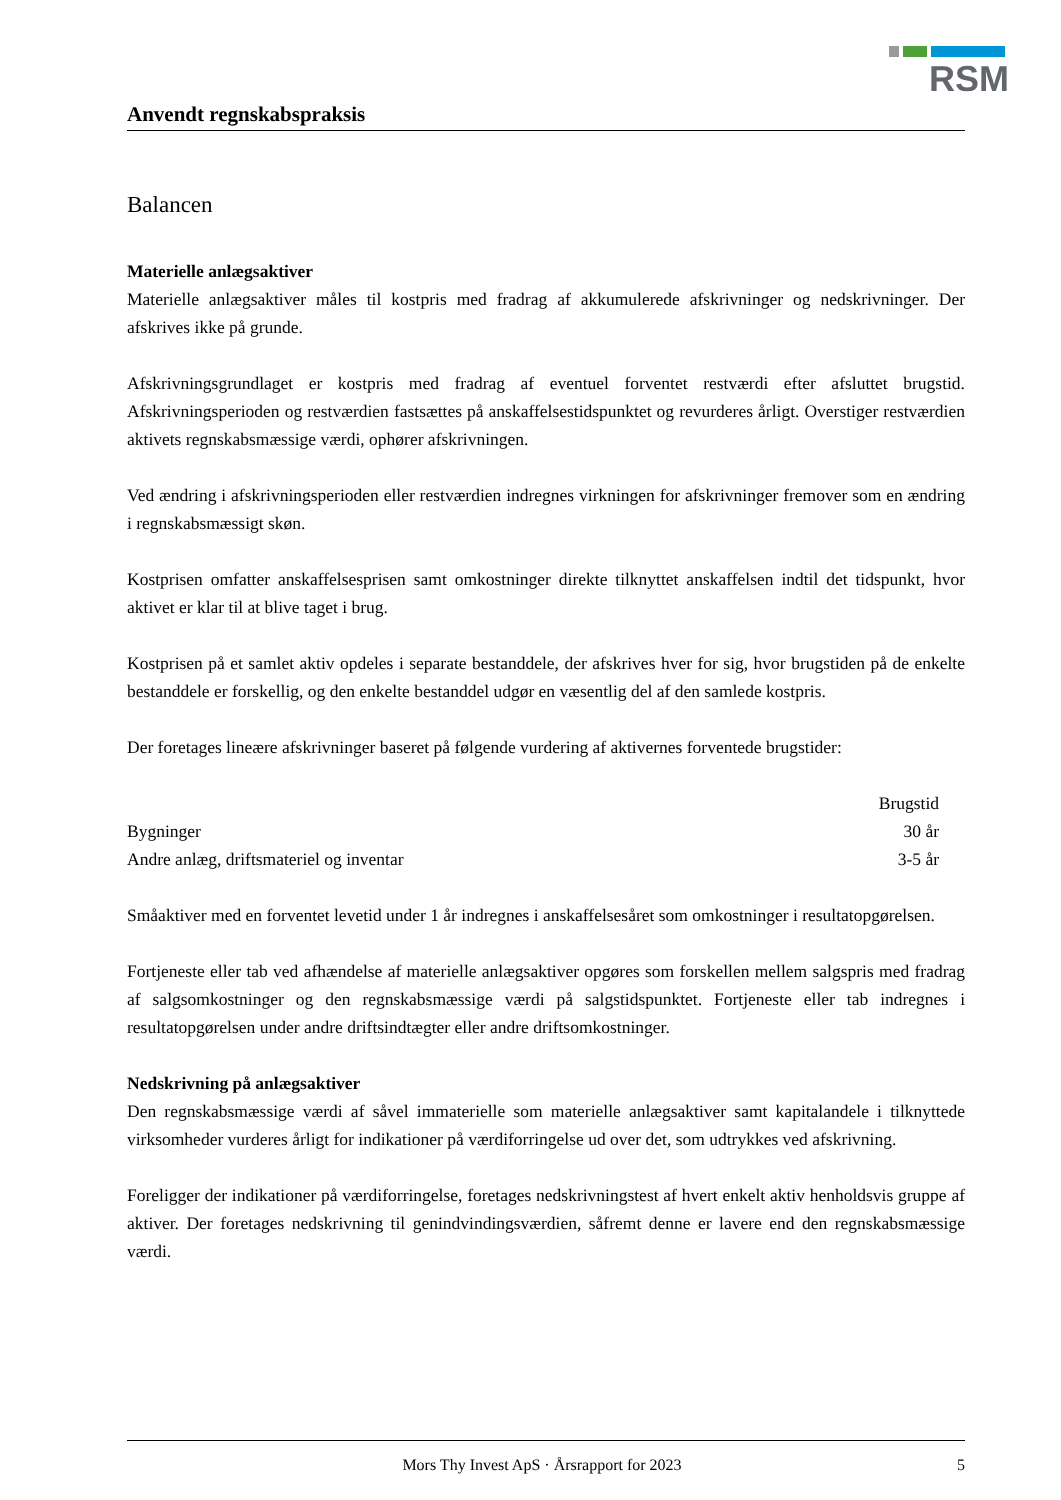RSM
Anvendt regnskabspraksis
Balancen
Materielle anlægsaktiver
Materielle anlægsaktiver måles til kostpris med fradrag af akkumulerede afskrivninger og nedskrivninger. Der afskrives ikke på grunde.
Afskrivningsgrundlaget er kostpris med fradrag af eventuel forventet restværdi efter afsluttet brugstid. Afskrivningsperioden og restværdien fastsættes på anskaffelsestidspunktet og revurderes årligt. Overstiger restværdien aktivets regnskabsmæssige værdi, ophører afskrivningen.
Ved ændring i afskrivningsperioden eller restværdien indregnes virkningen for afskrivninger fremover som en ændring i regnskabsmæssigt skøn.
Kostprisen omfatter anskaffelsesprisen samt omkostninger direkte tilknyttet anskaffelsen indtil det tidspunkt, hvor aktivet er klar til at blive taget i brug.
Kostprisen på et samlet aktiv opdeles i separate bestanddele, der afskrives hver for sig, hvor brugstiden på de enkelte bestanddele er forskellig, og den enkelte bestanddel udgør en væsentlig del af den samlede kostpris.
Der foretages lineære afskrivninger baseret på følgende vurdering af aktivernes forventede brugstider:
| | Brugstid |
| --- | --- |
| Bygninger | 30 år |
| Andre anlæg, driftsmateriel og inventar | 3-5 år |
Småaktiver med en forventet levetid under 1 år indregnes i anskaffelsesåret som omkostninger i resultatopgørelsen.
Fortjeneste eller tab ved afhændelse af materielle anlægsaktiver opgøres som forskellen mellem salgspris med fradrag af salgsomkostninger og den regnskabsmæssige værdi på salgstidspunktet. Fortjeneste eller tab indregnes i resultatopgørelsen under andre driftsindtægter eller andre driftsomkostninger.
Nedskrivning på anlægsaktiver
Den regnskabsmæssige værdi af såvel immaterielle som materielle anlægsaktiver samt kapitalandele i tilknyttede virksomheder vurderes årligt for indikationer på værdiforringelse ud over det, som udtrykkes ved afskrivning.
Foreligger der indikationer på værdiforringelse, foretages nedskrivningstest af hvert enkelt aktiv henholdsvis gruppe af aktiver. Der foretages nedskrivning til genindvindingsværdien, såfremt denne er lavere end den regnskabsmæssige værdi.
Mors Thy Invest ApS · Årsrapport for 2023 5